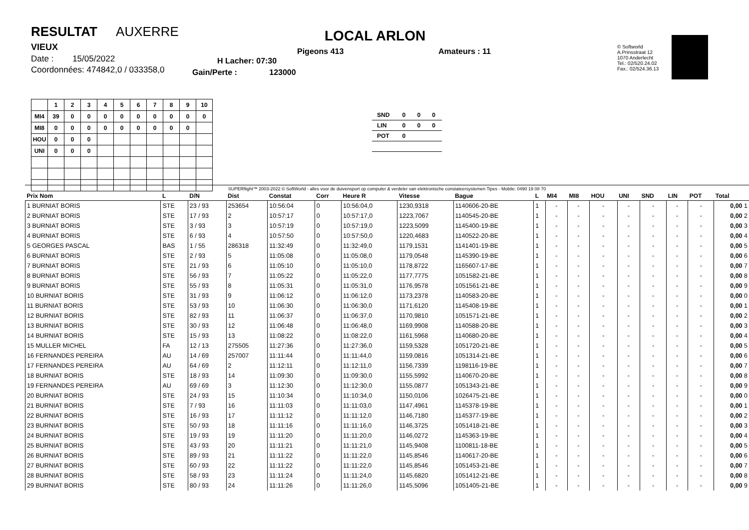RESULTAT AUXERRE
VIEUX
Date : 15/05/2022
Coordonnées: 474842,0 / 033358,0
H Lacher: 07:30
Gain/Perte : 123000
LOCAL ARLON
Pigeons 413 Amateurs : 11
© Softworld
A.Prinsstraat 12
1070 Anderlecht
Tel.: 02/520.24.02
Fax.: 02/524.36.13
| | 1 | 2 | 3 | 4 | 5 | 6 | 7 | 8 | 9 | 10 |
| --- | --- | --- | --- | --- | --- | --- | --- | --- | --- | --- |
| MI4 | 39 | 0 | 0 | 0 | 0 | 0 | 0 | 0 | 0 | 0 |
| MI8 | 0 | 0 | 0 | 0 | 0 | 0 | 0 | 0 | 0 | |
| HOU | 0 | 0 | 0 | | | | | | | |
| UNI | 0 | 0 | 0 | | | | | | | |
| SND | 0 | 0 | 0 |
| LIN | 0 | 0 | 0 |
| POT | 0 | | |
SUPERflight™ 2003-2022 © SoftWorld - alles voor de duivensport op computer & verdeler van elektronische constateersystemen Tipes - Mobile: 0490 19 08 70
| Prix Nom | L | D/N | Dist | Constat | Corr | Heure R | Vitesse | Bague | L | MI4 | MI8 | HOU | UNI | SND | LIN | POT | Total |
| --- | --- | --- | --- | --- | --- | --- | --- | --- | --- | --- | --- | --- | --- | --- | --- | --- | --- |
| 1 BURNIAT BORIS | STE | 23 / 93 | 253654 | 10:56:04 | 0 | 10:56:04,0 | 1230,9318 | 1140606-20-BE | 1 | - | - | - | - | - | - | - | 0,00 1 |
| 2 BURNIAT BORIS | STE | 17 / 93 | 2 | 10:57:17 | 0 | 10:57:17,0 | 1223,7067 | 1140545-20-BE | 1 | - | - | - | - | - | - | - | 0,00 2 |
| 3 BURNIAT BORIS | STE | 3 / 93 | 3 | 10:57:19 | 0 | 10:57:19,0 | 1223,5099 | 1145400-19-BE | 1 | - | - | - | - | - | - | - | 0,00 3 |
| 4 BURNIAT BORIS | STE | 6 / 93 | 4 | 10:57:50 | 0 | 10:57:50,0 | 1220,4683 | 1140522-20-BE | 1 | - | - | - | - | - | - | - | 0,00 4 |
| 5 GEORGES PASCAL | BAS | 1 / 55 | 286318 | 11:32:49 | 0 | 11:32:49,0 | 1179,1531 | 1141401-19-BE | 1 | - | - | - | - | - | - | - | 0,00 5 |
| 6 BURNIAT BORIS | STE | 2 / 93 | 5 | 11:05:08 | 0 | 11:05:08,0 | 1179,0548 | 1145390-19-BE | 1 | - | - | - | - | - | - | - | 0,00 6 |
| 7 BURNIAT BORIS | STE | 21 / 93 | 6 | 11:05:10 | 0 | 11:05:10,0 | 1178,8722 | 1165607-17-BE | 1 | - | - | - | - | - | - | - | 0,00 7 |
| 8 BURNIAT BORIS | STE | 56 / 93 | 7 | 11:05:22 | 0 | 11:05:22,0 | 1177,7775 | 1051582-21-BE | 1 | - | - | - | - | - | - | - | 0,00 8 |
| 9 BURNIAT BORIS | STE | 55 / 93 | 8 | 11:05:31 | 0 | 11:05:31,0 | 1176,9578 | 1051561-21-BE | 1 | - | - | - | - | - | - | - | 0,00 9 |
| 10 BURNIAT BORIS | STE | 31 / 93 | 9 | 11:06:12 | 0 | 11:06:12,0 | 1173,2378 | 1140583-20-BE | 1 | - | - | - | - | - | - | - | 0,00 0 |
| 11 BURNIAT BORIS | STE | 53 / 93 | 10 | 11:06:30 | 0 | 11:06:30,0 | 1171,6120 | 1145408-19-BE | 1 | - | - | - | - | - | - | - | 0,00 1 |
| 12 BURNIAT BORIS | STE | 82 / 93 | 11 | 11:06:37 | 0 | 11:06:37,0 | 1170,9810 | 1051571-21-BE | 1 | - | - | - | - | - | - | - | 0,00 2 |
| 13 BURNIAT BORIS | STE | 30 / 93 | 12 | 11:06:48 | 0 | 11:06:48,0 | 1169,9908 | 1140588-20-BE | 1 | - | - | - | - | - | - | - | 0,00 3 |
| 14 BURNIAT BORIS | STE | 15 / 93 | 13 | 11:08:22 | 0 | 11:08:22,0 | 1161,5968 | 1140680-20-BE | 1 | - | - | - | - | - | - | - | 0,00 4 |
| 15 MULLER MICHEL | FA | 12 / 13 | 275505 | 11:27:36 | 0 | 11:27:36,0 | 1159,5328 | 1051720-21-BE | 1 | - | - | - | - | - | - | - | 0,00 5 |
| 16 FERNANDES PEREIRA | AU | 14 / 69 | 257007 | 11:11:44 | 0 | 11:11:44,0 | 1159,0816 | 1051314-21-BE | 1 | - | - | - | - | - | - | - | 0,00 6 |
| 17 FERNANDES PEREIRA | AU | 64 / 69 | 2 | 11:12:11 | 0 | 11:12:11,0 | 1156,7339 | 1198116-19-BE | 1 | - | - | - | - | - | - | - | 0,00 7 |
| 18 BURNIAT BORIS | STE | 18 / 93 | 14 | 11:09:30 | 0 | 11:09:30,0 | 1155,5992 | 1140670-20-BE | 1 | - | - | - | - | - | - | - | 0,00 8 |
| 19 FERNANDES PEREIRA | AU | 69 / 69 | 3 | 11:12:30 | 0 | 11:12:30,0 | 1155,0877 | 1051343-21-BE | 1 | - | - | - | - | - | - | - | 0,00 9 |
| 20 BURNIAT BORIS | STE | 24 / 93 | 15 | 11:10:34 | 0 | 11:10:34,0 | 1150,0106 | 1026475-21-BE | 1 | - | - | - | - | - | - | - | 0,00 0 |
| 21 BURNIAT BORIS | STE | 7 / 93 | 16 | 11:11:03 | 0 | 11:11:03,0 | 1147,4961 | 1145378-19-BE | 1 | - | - | - | - | - | - | - | 0,00 1 |
| 22 BURNIAT BORIS | STE | 16 / 93 | 17 | 11:11:12 | 0 | 11:11:12,0 | 1146,7180 | 1145377-19-BE | 1 | - | - | - | - | - | - | - | 0,00 2 |
| 23 BURNIAT BORIS | STE | 50 / 93 | 18 | 11:11:16 | 0 | 11:11:16,0 | 1146,3725 | 1051418-21-BE | 1 | - | - | - | - | - | - | - | 0,00 3 |
| 24 BURNIAT BORIS | STE | 19 / 93 | 19 | 11:11:20 | 0 | 11:11:20,0 | 1146,0272 | 1145363-19-BE | 1 | - | - | - | - | - | - | - | 0,00 4 |
| 25 BURNIAT BORIS | STE | 43 / 93 | 20 | 11:11:21 | 0 | 11:11:21,0 | 1145,9408 | 1100811-18-BE | 1 | - | - | - | - | - | - | - | 0,00 5 |
| 26 BURNIAT BORIS | STE | 89 / 93 | 21 | 11:11:22 | 0 | 11:11:22,0 | 1145,8546 | 1140617-20-BE | 1 | - | - | - | - | - | - | - | 0,00 6 |
| 27 BURNIAT BORIS | STE | 60 / 93 | 22 | 11:11:22 | 0 | 11:11:22,0 | 1145,8546 | 1051453-21-BE | 1 | - | - | - | - | - | - | - | 0,00 7 |
| 28 BURNIAT BORIS | STE | 58 / 93 | 23 | 11:11:24 | 0 | 11:11:24,0 | 1145,6820 | 1051412-21-BE | 1 | - | - | - | - | - | - | - | 0,00 8 |
| 29 BURNIAT BORIS | STE | 80 / 93 | 24 | 11:11:26 | 0 | 11:11:26,0 | 1145,5096 | 1051405-21-BE | 1 | - | - | - | - | - | - | - | 0,00 9 |